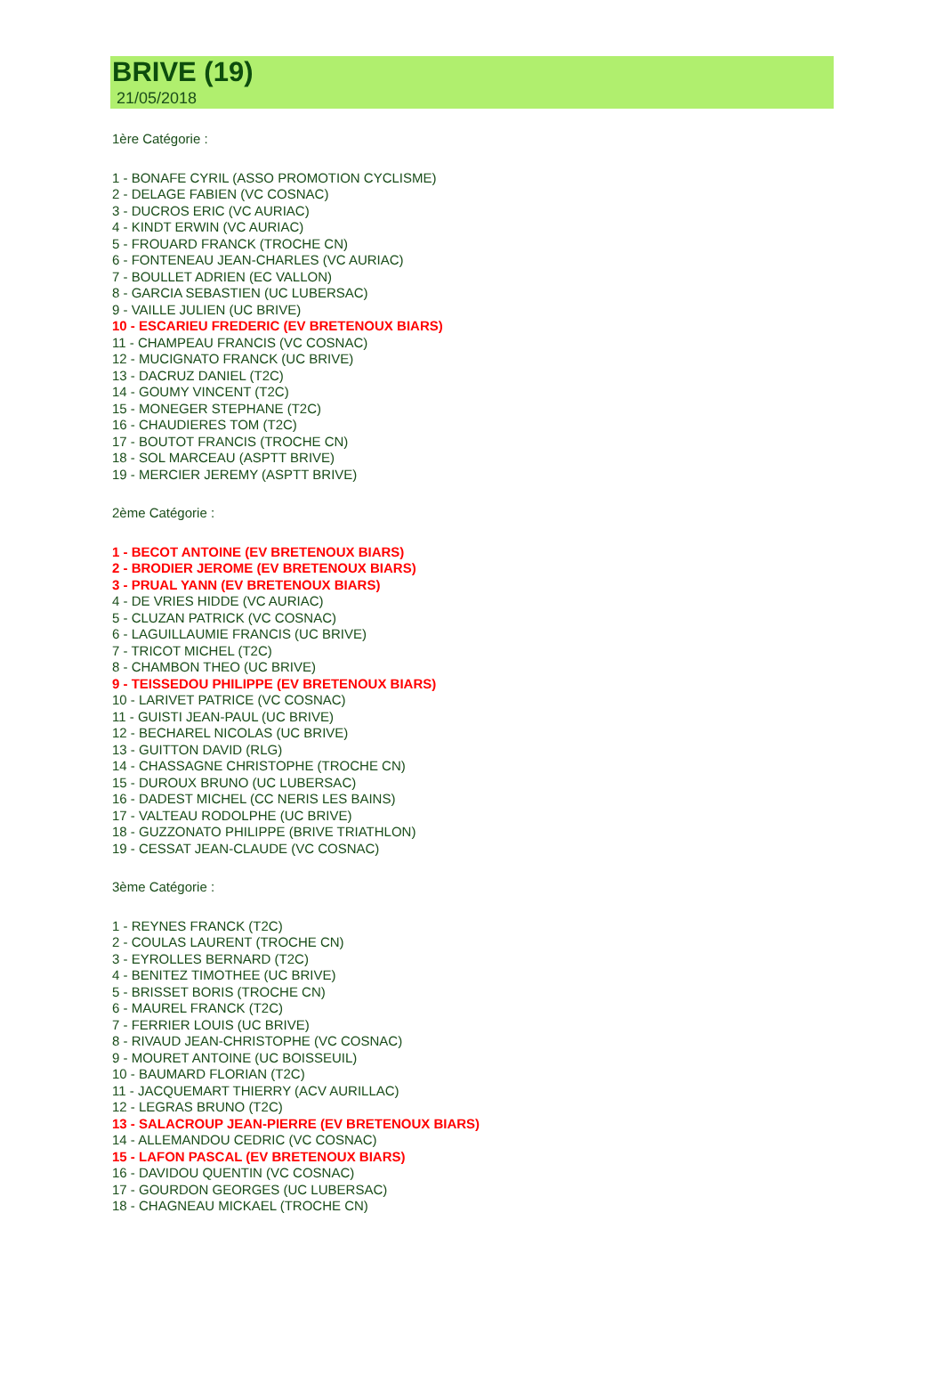BRIVE (19)
21/05/2018
1ère Catégorie :
1 - BONAFE CYRIL (ASSO PROMOTION CYCLISME)
2 - DELAGE FABIEN (VC COSNAC)
3 - DUCROS ERIC (VC AURIAC)
4 - KINDT ERWIN (VC AURIAC)
5 - FROUARD FRANCK (TROCHE CN)
6 - FONTENEAU JEAN-CHARLES (VC AURIAC)
7 - BOULLET ADRIEN (EC VALLON)
8 - GARCIA SEBASTIEN (UC LUBERSAC)
9 - VAILLE JULIEN (UC BRIVE)
10 - ESCARIEU FREDERIC (EV BRETENOUX BIARS)
11 - CHAMPEAU FRANCIS (VC COSNAC)
12 - MUCIGNATO FRANCK (UC BRIVE)
13 - DACRUZ DANIEL (T2C)
14 - GOUMY VINCENT (T2C)
15 - MONEGER STEPHANE (T2C)
16 - CHAUDIERES TOM (T2C)
17 - BOUTOT FRANCIS (TROCHE CN)
18 - SOL MARCEAU (ASPTT BRIVE)
19 - MERCIER JEREMY (ASPTT BRIVE)
2ème Catégorie :
1 - BECOT ANTOINE (EV BRETENOUX BIARS)
2 - BRODIER JEROME (EV BRETENOUX BIARS)
3 - PRUAL YANN (EV BRETENOUX BIARS)
4 - DE VRIES HIDDE (VC AURIAC)
5 - CLUZAN PATRICK (VC COSNAC)
6 - LAGUILLAUMIE FRANCIS (UC BRIVE)
7 - TRICOT MICHEL (T2C)
8 - CHAMBON THEO (UC BRIVE)
9 - TEISSEDOU PHILIPPE (EV BRETENOUX BIARS)
10 - LARIVET PATRICE (VC COSNAC)
11 - GUISTI JEAN-PAUL (UC BRIVE)
12 - BECHAREL NICOLAS (UC BRIVE)
13 - GUITTON DAVID (RLG)
14 - CHASSAGNE CHRISTOPHE (TROCHE CN)
15 - DUROUX BRUNO (UC LUBERSAC)
16 - DADEST MICHEL (CC NERIS LES BAINS)
17 - VALTEAU RODOLPHE (UC BRIVE)
18 - GUZZONATO PHILIPPE (BRIVE TRIATHLON)
19 - CESSAT JEAN-CLAUDE (VC COSNAC)
3ème Catégorie :
1 - REYNES FRANCK (T2C)
2 - COULAS LAURENT (TROCHE CN)
3 - EYROLLES BERNARD (T2C)
4 - BENITEZ TIMOTHEE (UC BRIVE)
5 - BRISSET BORIS (TROCHE CN)
6 - MAUREL FRANCK (T2C)
7 - FERRIER LOUIS (UC BRIVE)
8 - RIVAUD JEAN-CHRISTOPHE (VC COSNAC)
9 - MOURET ANTOINE (UC BOISSEUIL)
10 - BAUMARD FLORIAN (T2C)
11 - JACQUEMART THIERRY (ACV AURILLAC)
12 - LEGRAS BRUNO (T2C)
13 - SALACROUP JEAN-PIERRE (EV BRETENOUX BIARS)
14 - ALLEMANDOU CEDRIC (VC COSNAC)
15 - LAFON PASCAL (EV BRETENOUX BIARS)
16 - DAVIDOU QUENTIN (VC COSNAC)
17 - GOURDON GEORGES (UC LUBERSAC)
18 - CHAGNEAU MICKAEL (TROCHE CN)